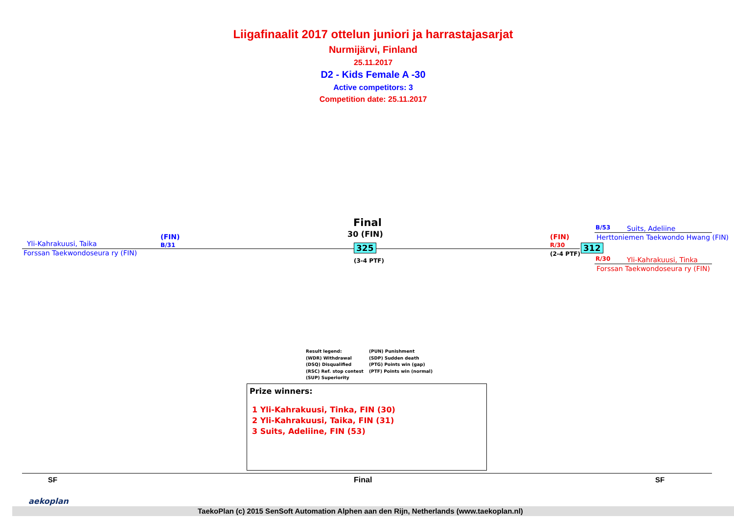Liigafinaalit 2017 ottelun juniori ja harrastajasarjat
Nurmijärvi, Finland
25.11.2017
D2 - Kids Female A -30
Active competitors: 3
Competition date: 25.11.2017
Yli-Kahrakuusi, Taika
(FIN)
B/31
Forssan Taekwondoseura ry (FIN)
Final
30 (FIN)
325
(3-4 PTF)
(FIN)
R/30
(2-4 PTF)
312
B/53 Suits, Adeliine
Herttoniemen Taekwondo Hwang (FIN)
R/30 Yli-Kahrakuusi, Tinka
Forssan Taekwondoseura ry (FIN)
Result legend:
(WDR) Withdrawal
(DSQ) Disqualified
(RSC) Ref. stop contest
(SUP) Superiority
(PUN) Punishment
(SDP) Sudden death
(PTG) Points win (gap)
(PTF) Points win (normal)
Prize winners:
1 Yli-Kahrakuusi, Tinka, FIN (30)
2 Yli-Kahrakuusi, Taika, FIN (31)
3 Suits, Adeliine, FIN (53)
SF Final SF
aekoplan
TaekoPlan (c) 2015 SenSoft Automation Alphen aan den Rijn, Netherlands (www.taekoplan.nl)